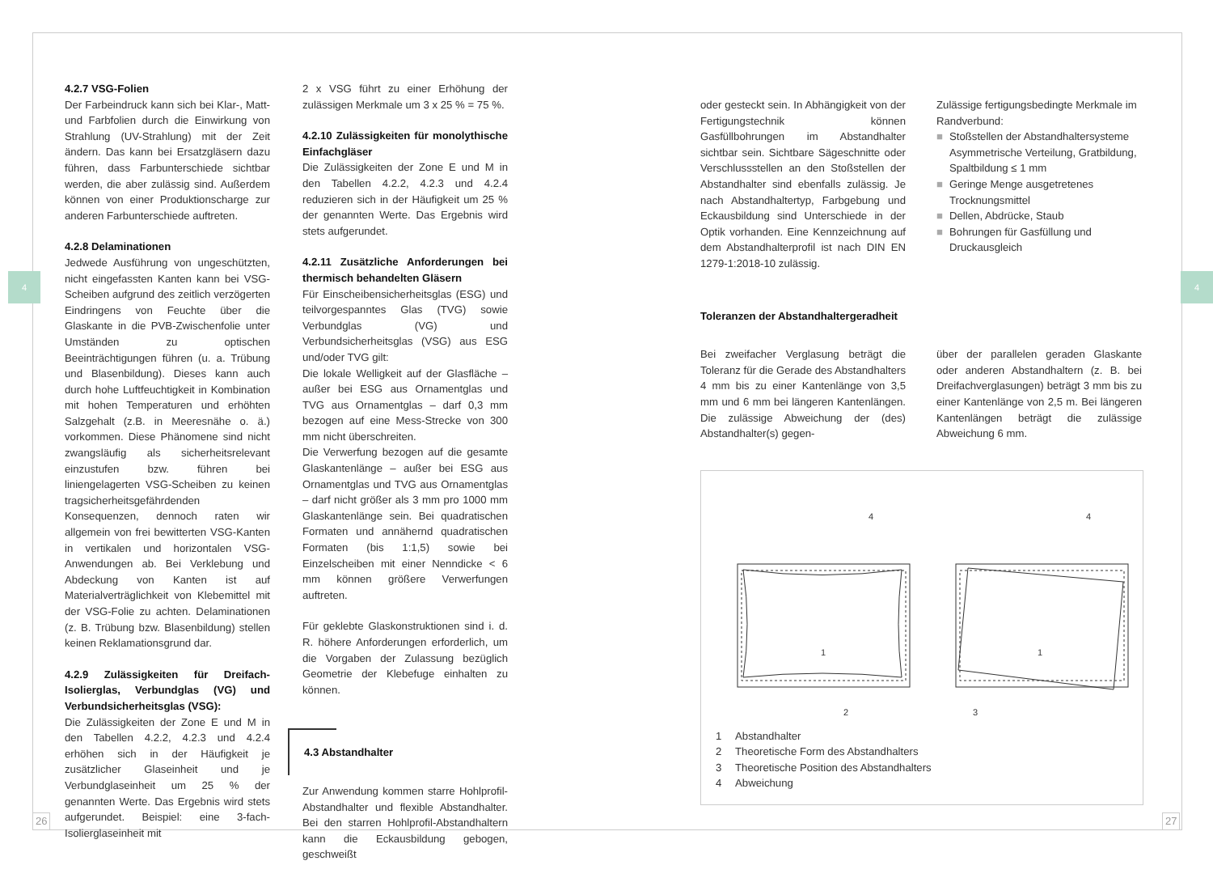4 4
4.2.7 VSG-Folien
Der Farbeindruck kann sich bei Klar-, Matt- und Farbfolien durch die Einwirkung von Strahlung (UV-Strahlung) mit der Zeit ändern. Das kann bei Ersatzgläsern dazu führen, dass Farbunterschiede sichtbar werden, die aber zulässig sind. Außerdem können von einer Produktionscharge zur anderen Farbunterschiede auftreten.
4.2.8 Delaminationen
Jedwede Ausführung von ungeschützten, nicht eingefassten Kanten kann bei VSG-Scheiben aufgrund des zeitlich verzögerten Eindringens von Feuchte über die Glaskante in die PVB-Zwischenfolie unter Umständen zu optischen Beeinträchtigungen führen (u. a. Trübung und Blasenbildung). Dieses kann auch durch hohe Luftfeuchtigkeit in Kombination mit hohen Temperaturen und erhöhten Salzgehalt (z.B. in Meeresnähe o. ä.) vorkommen. Diese Phänomene sind nicht zwangsläufig als sicherheitsrelevant einzustufen bzw. führen bei liniengelagerten VSG-Scheiben zu keinen tragsicherheitsgefährdenden Konsequenzen, dennoch raten wir allgemein von frei bewitterten VSG-Kanten in vertikalen und horizontalen VSG-Anwendungen ab. Bei Verklebung und Abdeckung von Kanten ist auf Materialverträglichkeit von Klebemittel mit der VSG-Folie zu achten. Delaminationen (z. B. Trübung bzw. Blasenbildung) stellen keinen Reklamationsgrund dar.
4.2.9 Zulässigkeiten für Dreifach-Isolierglas, Verbundglas (VG) und Verbundsicherheitsglas (VSG):
Die Zulässigkeiten der Zone E und M in den Tabellen 4.2.2, 4.2.3 und 4.2.4 erhöhen sich in der Häufigkeit je zusätzlicher Glaseinheit und je Verbundglaseinheit um 25 % der genannten Werte. Das Ergebnis wird stets aufgerundet. Beispiel: eine 3-fach-Isolierglaseinheit mit
2 x VSG führt zu einer Erhöhung der zulässigen Merkmale um 3 x 25 % = 75 %.
4.2.10 Zulässigkeiten für monolythische Einfachgläser
Die Zulässigkeiten der Zone E und M in den Tabellen 4.2.2, 4.2.3 und 4.2.4 reduzieren sich in der Häufigkeit um 25 % der genannten Werte. Das Ergebnis wird stets aufgerundet.
4.2.11 Zusätzliche Anforderungen bei thermisch behandelten Gläsern
Für Einscheibensicherheitsglas (ESG) und teilvorgespanntes Glas (TVG) sowie Verbundglas (VG) und Verbundsicherheitsglas (VSG) aus ESG und/oder TVG gilt:
Die lokale Welligkeit auf der Glasfläche – außer bei ESG aus Ornamentglas und TVG aus Ornamentglas – darf 0,3 mm bezogen auf eine Mess-Strecke von 300 mm nicht überschreiten.
Die Verwerfung bezogen auf die gesamte Glaskantenlänge – außer bei ESG aus Ornamentglas und TVG aus Ornamentglas – darf nicht größer als 3 mm pro 1000 mm Glaskantenlänge sein. Bei quadratischen Formaten und annähernd quadratischen Formaten (bis 1:1,5) sowie bei Einzelscheiben mit einer Nenndicke < 6 mm können größere Verwerfungen auftreten.
Für geklebte Glaskonstruktionen sind i. d. R. höhere Anforderungen erforderlich, um die Vorgaben der Zulassung bezüglich Geometrie der Klebefuge einhalten zu können.
4.3 Abstandhalter
Zur Anwendung kommen starre Hohlprofil-Abstandhalter und flexible Abstandhalter. Bei den starren Hohlprofil-Abstandhaltern kann die Eckausbildung gebogen, geschweißt
oder gesteckt sein. In Abhängigkeit von der Fertigungstechnik können Gasfüllbohrungen im Abstandhalter sichtbar sein. Sichtbare Sägeschnitte oder Verschlussstellen an den Stoßstellen der Abstandhalter sind ebenfalls zulässig. Je nach Abstandhaltertyp, Farbgebung und Eckausbildung sind Unterschiede in der Optik vorhanden. Eine Kennzeichnung auf dem Abstandhalterprofil ist nach DIN EN 1279-1:2018-10 zulässig.
Zulässige fertigungsbedingte Merkmale im Randverbund:
■ Stoßstellen der Abstandhaltersysteme Asymmetrische Verteilung, Gratbildung, Spaltbildung ≤ 1 mm
■ Geringe Menge ausgetretenes Trocknungsmittel
■ Dellen, Abdrücke, Staub
■ Bohrungen für Gasfüllung und Druckausgleich
Toleranzen der Abstandhaltergeradheit
Bei zweifacher Verglasung beträgt die Toleranz für die Gerade des Abstandhalters 4 mm bis zu einer Kantenlänge von 3,5 mm und 6 mm bei längeren Kantenlängen. Die zulässige Abweichung der (des) Abstandhalter(s) gegen-
über der parallelen geraden Glaskante oder anderen Abstandhaltern (z. B. bei Dreifachverglasungen) beträgt 3 mm bis zu einer Kantenlänge von 2,5 m. Bei längeren Kantenlängen beträgt die zulässige Abweichung 6 mm.
4
4
1
1
2
3
1 Abstandhalter
2 Theoretische Form des Abstandhalters
3 Theoretische Position des Abstandhalters
4 Abweichung
26 27